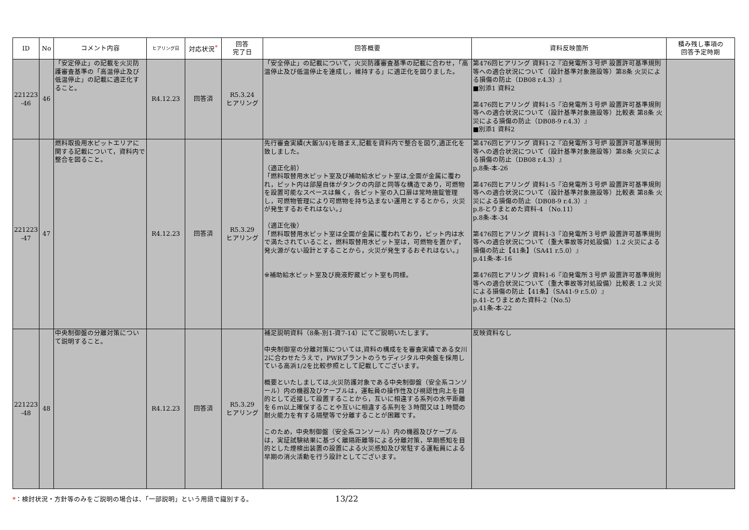| ID | No | コメント内容 | ヒアリング日 | 対応状況<sup>*</sup> | 回答 完了日 | 回答概要 | 資料反映箇所 | 積み残し事項の 回答予定時期 |
| --- | --- | --- | --- | --- | --- | --- | --- | --- |
| 221223 -46 | 46 | 「安定停止」の記載を火災防護審査基準の「高温停止及び低温停止」の記載に適正化すること。 | R4.12.23 | 回答済 | R5.3.24 ヒアリング | 「安全停止」の記載について，火災防護審査基準の記載に合わせ，「高温停止及び低温停止を達成し，維持する」に適正化を図りました。 | 第476回ヒアリング 資料1-2『泊発電所３号炉 設置許可基準規則等への適合状況について（設計基準対象施設等）第8条 火災による損傷の防止（DB08 r.4.3）』 ■別添1 資料2 第476回ヒアリング 資料1-5『泊発電所３号炉 設置許可基準規則等への適合状況について（設計基準対象施設等）比較表 第8条 火災による損傷の防止（DB08-9 r.4.3）』 ■別添1 資料2 | |
| 221223 -47 | 47 | 燃料取扱用水ピットエリアに関する記載について，資料内で整合を図ること。 | R4.12.23 | 回答済 | R5.3.29 ヒアリング | 先行審査実績(大飯3/4)を踏まえ,記載を資料内で整合を図り,適正化を致しました。 （適正化前） 「燃料取替用水ピット室及び補助給水ピット室は,全面が金属に覆われ，ピット内は部屋自体がタンクの内部と同等な構造であり，可燃物を設置可能なスペースは無く，各ピット室の入口扉は常時施錠管理し，可燃物管理により可燃物を持ち込まない運用とするとから，火災が発生するおそれはない。」 （適正化後） 「燃料取替用水ピット室は全面が金属に覆われており，ピット内は水で満たされていること，燃料取替用水ピット室は，可燃物を置かず，発火源がない設計とすることから，火災が発生するおそれはない。」 ※補助給水ピット室及び廃液貯蔵ピット室も同様。 | 第476回ヒアリング 資料1-2『泊発電所３号炉 設置許可基準規則等への適合状況について（設計基準対象施設等）第8条 火災による損傷の防止（DB08 r.4.3）』 p.8条-本-26 第476回ヒアリング 資料1-5『泊発電所３号炉 設置許可基準規則等への適合状況について（設計基準対象施設等）比較表 第8条 火災による損傷の防止（DB08-9 r.4.3）』 p.8-とりまとめた資料-4 （No.11） p.8条-本-34 第476回ヒアリング 資料1-3『泊発電所３号炉 設置許可基準規則等への適合状況について（重大事故等対処設備）1.2 火災による損傷の防止【41条】（SA41 r.5.0）』 p.41条-本-16 第476回ヒアリング 資料1-6『泊発電所３号炉 設置許可基準規則等への適合状況について（重大事故等対処設備）比較表 1.2 火災による損傷の防止【41条】（SA41-9 r.5.0）』 p.41-とりまとめた資料-2（No.5） p.41条-本-22 | |
| 221223 -48 | 48 | 中央制御盤の分離対策について説明すること。 | R4.12.23 | 回答済 | R5.3.29 ヒアリング | 補足説明資料（8条-別1-資7-14）にてご説明いたします。 中央制御室の分離対策については,資料の構成をを審査実績である女川2に合わせたうえで，PWRプラントのうちディジタル中央盤を採用している高浜1/2を比較参照として記載してございます。 概要といたしましては,火災防護対象である中央制御盤（安全系コンソール）内の機器及びケーブルは，運転員の操作性及び視認性向上を目的として近接して設置することから，互いに相違する系列の水平距離を６ｍ以上確保することや互いに相違する系列を３時間又は１時間の耐火能力を有する隔壁等で分離することが困難です。 このため，中央制御盤（安全系コンソール）内の機器及びケーブルは，実証試験結果に基づく離隔距離等による分離対策，早期感知を目的とした煙検出装置の設置による火災感知及び常駐する運転員による早期の消火活動を行う設計としてございます。 | 反映資料なし | |
*：検討状況・方針等のみをご説明の場合は、「一部説明」という用語で識別する。 13/22